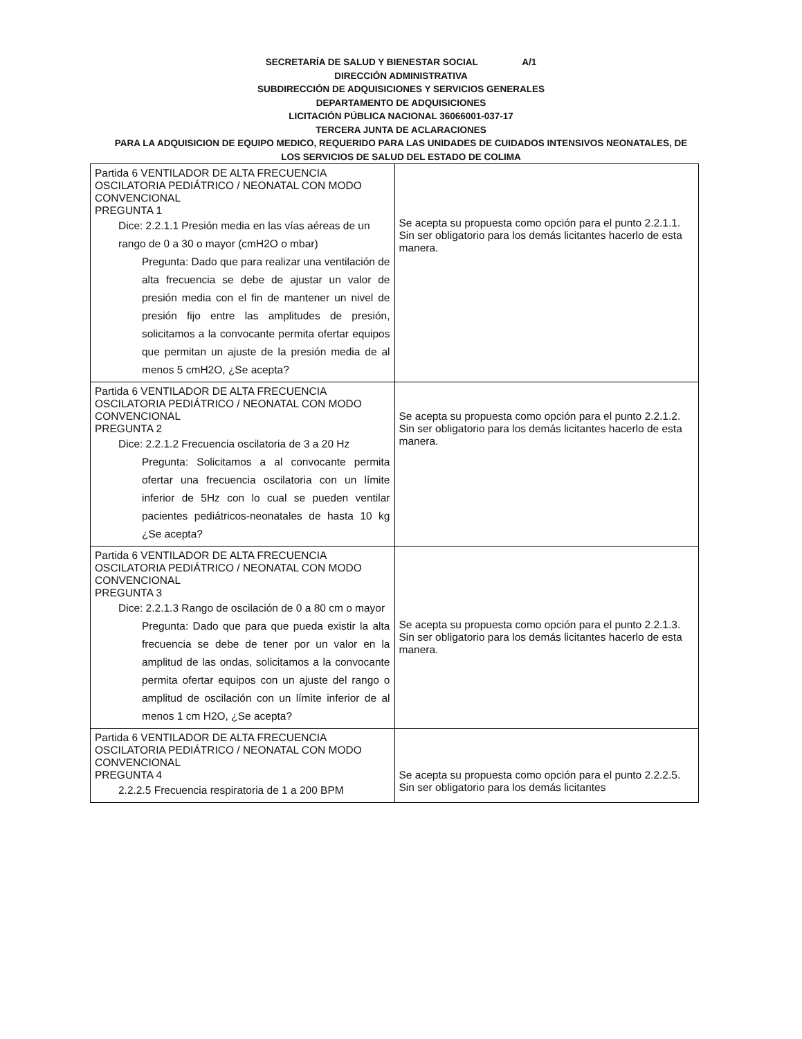SECRETARÍA DE SALUD Y BIENESTAR SOCIAL A/1
DIRECCIÓN ADMINISTRATIVA
SUBDIRECCIÓN DE ADQUISICIONES Y SERVICIOS GENERALES
DEPARTAMENTO DE ADQUISICIONES
LICITACIÓN PÚBLICA NACIONAL 36066001-037-17
TERCERA JUNTA DE ACLARACIONES
PARA LA ADQUISICION DE EQUIPO MEDICO, REQUERIDO PARA LAS UNIDADES DE CUIDADOS INTENSIVOS NEONATALES, DE
LOS SERVICIOS DE SALUD DEL ESTADO DE COLIMA
| Partida 6 VENTILADOR DE ALTA FRECUENCIA OSCILATORIA PEDIÁTRICO / NEONATAL CON MODO CONVENCIONAL PREGUNTA 1 Dice: 2.2.1.1 Presión media en las vías aéreas de un rango de 0 a 30 o mayor (cmH2O o mbar) Pregunta: Dado que para realizar una ventilación de alta frecuencia se debe de ajustar un valor de presión media con el fin de mantener un nivel de presión fijo entre las amplitudes de presión, solicitamos a la convocante permita ofertar equipos que permitan un ajuste de la presión media de al menos 5 cmH2O, ¿Se acepta? | Se acepta su propuesta como opción para el punto 2.2.1.1. Sin ser obligatorio para los demás licitantes hacerlo de esta manera. |
| Partida 6 VENTILADOR DE ALTA FRECUENCIA OSCILATORIA PEDIÁTRICO / NEONATAL CON MODO CONVENCIONAL PREGUNTA 2 Dice: 2.2.1.2 Frecuencia oscilatoria de 3 a 20 Hz Pregunta: Solicitamos a al convocante permita ofertar una frecuencia oscilatoria con un límite inferior de 5Hz con lo cual se pueden ventilar pacientes pediátricos-neonatales de hasta 10 kg ¿Se acepta? | Se acepta su propuesta como opción para el punto 2.2.1.2. Sin ser obligatorio para los demás licitantes hacerlo de esta manera. |
| Partida 6 VENTILADOR DE ALTA FRECUENCIA OSCILATORIA PEDIÁTRICO / NEONATAL CON MODO CONVENCIONAL PREGUNTA 3 Dice: 2.2.1.3 Rango de oscilación de 0 a 80 cm o mayor Pregunta: Dado que para que pueda existir la alta frecuencia se debe de tener por un valor en la amplitud de las ondas, solicitamos a la convocante permita ofertar equipos con un ajuste del rango o amplitud de oscilación con un límite inferior de al menos 1 cm H2O, ¿Se acepta? | Se acepta su propuesta como opción para el punto 2.2.1.3. Sin ser obligatorio para los demás licitantes hacerlo de esta manera. |
| Partida 6 VENTILADOR DE ALTA FRECUENCIA OSCILATORIA PEDIÁTRICO / NEONATAL CON MODO CONVENCIONAL PREGUNTA 4 2.2.2.5 Frecuencia respiratoria de 1 a 200 BPM | Se acepta su propuesta como opción para el punto 2.2.2.5. Sin ser obligatorio para los demás licitantes |